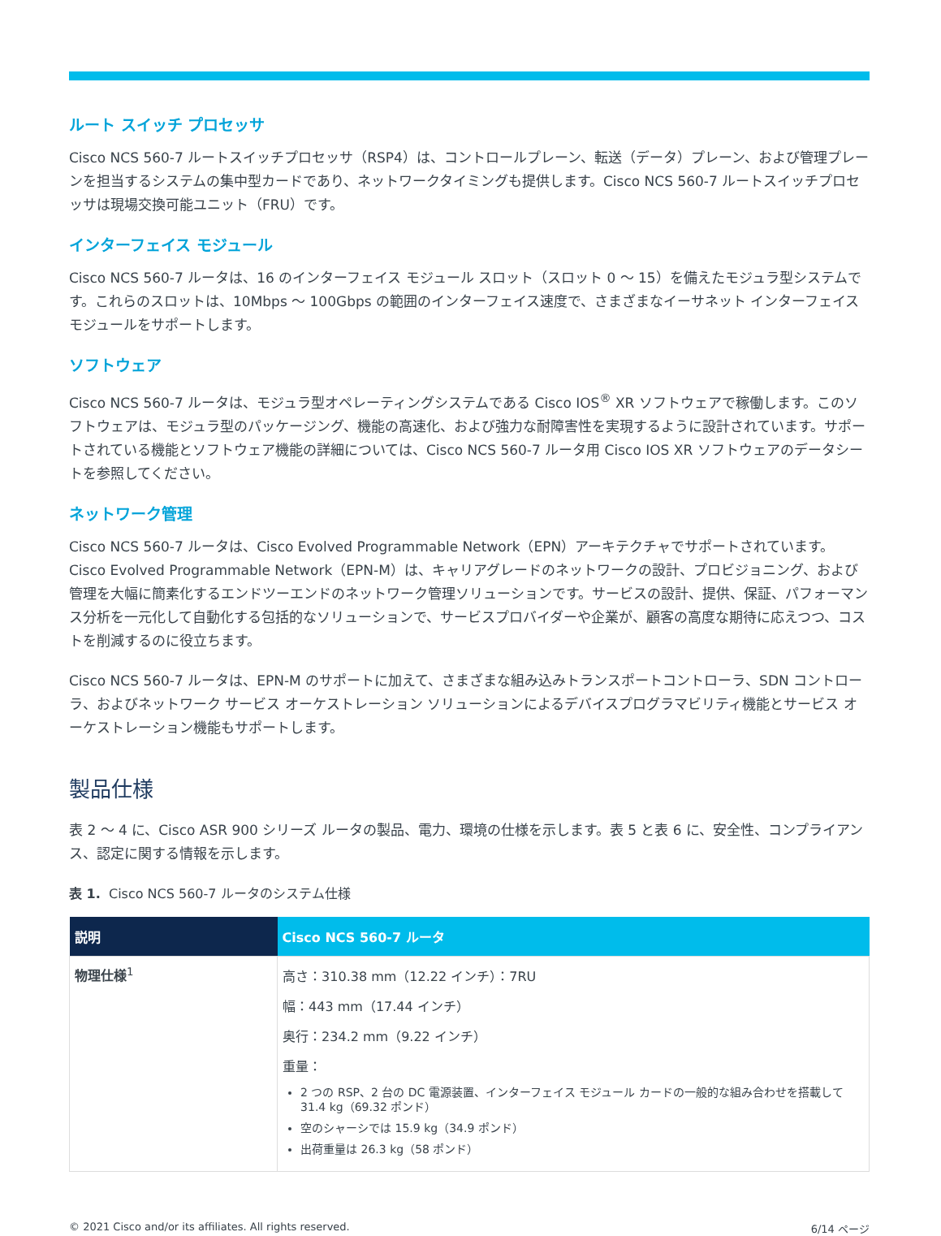ルート スイッチ プロセッサ
Cisco NCS 560-7 ルートスイッチプロセッサ（RSP4）は、コントロールプレーン、転送（データ）プレーン、および管理プレーンを担当するシステムの集中型カードであり、ネットワークタイミングも提供します。Cisco NCS 560-7 ルートスイッチプロセッサは現場交換可能ユニット（FRU）です。
インターフェイス モジュール
Cisco NCS 560-7 ルータは、16 のインターフェイス モジュール スロット（スロット 0 ～ 15）を備えたモジュラ型システムです。これらのスロットは、10Mbps ～ 100Gbps の範囲のインターフェイス速度で、さまざまなイーサネット インターフェイス モジュールをサポートします。
ソフトウェア
Cisco NCS 560-7 ルータは、モジュラ型オペレーティングシステムである Cisco IOS<sup>®</sup> XR ソフトウェアで稼働します。このソフトウェアは、モジュラ型のパッケージング、機能の高速化、および強力な耐障害性を実現するように設計されています。サポートされている機能とソフトウェア機能の詳細については、Cisco NCS 560-7 ルータ用 Cisco IOS XR ソフトウェアのデータシートを参照してください。
ネットワーク管理
Cisco NCS 560-7 ルータは、Cisco Evolved Programmable Network（EPN）アーキテクチャでサポートされています。Cisco Evolved Programmable Network（EPN-M）は、キャリアグレードのネットワークの設計、プロビジョニング、および管理を大幅に簡素化するエンドツーエンドのネットワーク管理ソリューションです。サービスの設計、提供、保証、パフォーマンス分析を一元化して自動化する包括的なソリューションで、サービスプロバイダーや企業が、顧客の高度な期待に応えつつ、コストを削減するのに役立ちます。
Cisco NCS 560-7 ルータは、EPN-M のサポートに加えて、さまざまな組み込みトランスポートコントローラ、SDN コントローラ、およびネットワーク サービス オーケストレーション ソリューションによるデバイスプログラマビリティ機能とサービス オーケストレーション機能もサポートします。
製品仕様
表 2 ～ 4 に、Cisco ASR 900 シリーズ ルータの製品、電力、環境の仕様を示します。表 5 と表 6 に、安全性、コンプライアンス、認定に関する情報を示します。
表 1. Cisco NCS 560-7 ルータのシステム仕様
| 説明 | Cisco NCS 560-7 ルータ |
| --- | --- |
| 物理仕様<sup>1</sup> | 高さ：310.38 mm（12.22 インチ）：7RU 幅：443 mm（17.44 インチ） 奥行：234.2 mm（9.22 インチ） 重量： 2 つの RSP、2 台の DC 電源装置、インターフェイス モジュール カードの一般的な組み合わせを搭載して 31.4 kg（69.32 ポンド） 空のシャーシでは 15.9 kg（34.9 ポンド） 出荷重量は 26.3 kg（58 ポンド） |
© 2021 Cisco and/or its affiliates. All rights reserved. 6/14 ページ